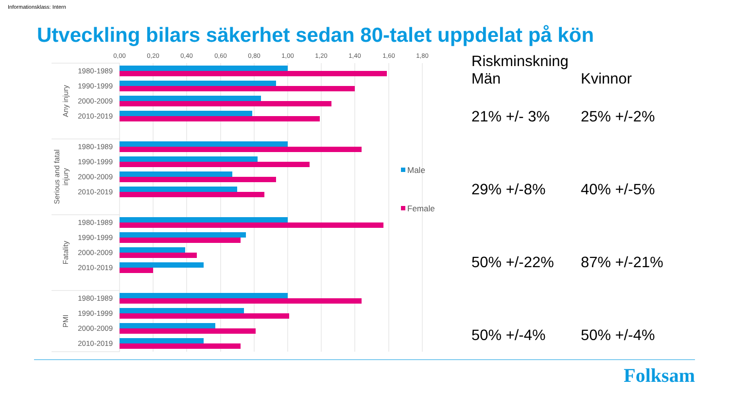Informationsklass: Intern
Utveckling bilars säkerhet sedan 80-talet uppdelat på kön
0,00
0,20
0,40
0,60
0,80
1,00
1,20
1,40
1,60
1,80
Any injury
Serious and fatal
injury
Fatality
PMI
1980-1989
1990-1999
2000-2009
2010-2019
1980-1989
1990-1999
2000-2009
2010-2019
1980-1989
1990-1999
2000-2009
2010-2019
1980-1989
1990-1999
2000-2009
2010-2019
Male
Female
| Riskminskning | |
| Män | Kvinnor |
| 21% +/- 3% | 25% +/-2% |
| 29% +/-8% | 40% +/-5% |
| 50% +/-22% | 87% +/-21% |
| 50% +/-4% | 50% +/-4% |
Folksam